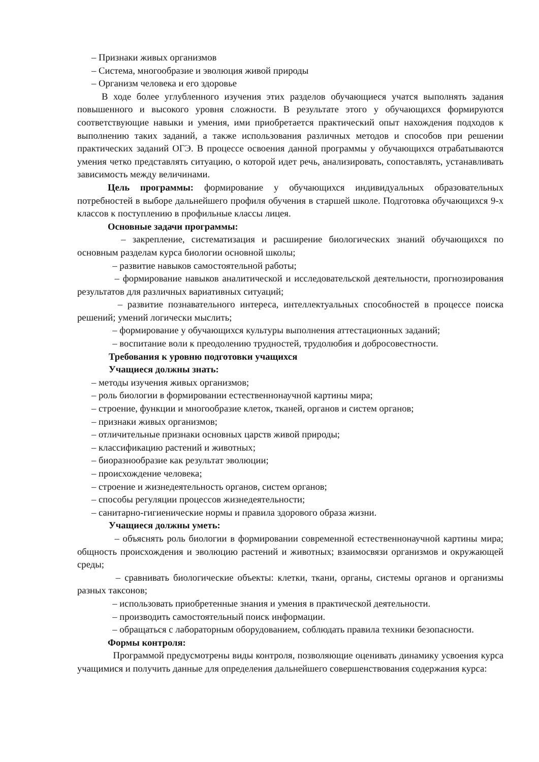– Признаки живых организмов
– Система, многообразие и эволюция живой природы
– Организм человека и его здоровье
В ходе более углубленного изучения этих разделов обучающиеся учатся выполнять задания повышенного и высокого уровня сложности. В результате этого у обучающихся формируются соответствующие навыки и умения, ими приобретается практический опыт нахождения подходов к выполнению таких заданий, а также использования различных методов и способов при решении практических заданий ОГЭ. В процессе освоения данной программы у обучающихся отрабатываются умения четко представлять ситуацию, о которой идет речь, анализировать, сопоставлять, устанавливать зависимость между величинами.
Цель программы: формирование у обучающихся индивидуальных образовательных потребностей в выборе дальнейшего профиля обучения в старшей школе. Подготовка обучающихся 9-х классов к поступлению в профильные классы лицея.
Основные задачи программы:
– закрепление, систематизация и расширение биологических знаний обучающихся по основным разделам курса биологии основной школы;
– развитие навыков самостоятельной работы;
– формирование навыков аналитической и исследовательской деятельности, прогнозирования результатов для различных вариативных ситуаций;
– развитие познавательного интереса, интеллектуальных способностей в процессе поиска решений; умений логически мыслить;
– формирование у обучающихся культуры выполнения аттестационных заданий;
– воспитание воли к преодолению трудностей, трудолюбия и добросовестности.
Требования к уровню подготовки учащихся
Учащиеся должны знать:
– методы изучения живых организмов;
– роль биологии в формировании естественнонаучной картины мира;
– строение, функции и многообразие клеток, тканей, органов и систем органов;
– признаки живых организмов;
– отличительные признаки основных царств живой природы;
– классификацию растений и животных;
– биоразнообразие как результат эволюции;
– происхождение человека;
– строение и жизнедеятельность органов, систем органов;
– способы регуляции процессов жизнедеятельности;
– санитарно-гигиенические нормы и правила здорового образа жизни.
Учащиеся должны уметь:
– объяснять роль биологии в формировании современной естественнонаучной картины мира; общность происхождения и эволюцию растений и животных; взаимосвязи организмов и окружающей среды;
– сравнивать биологические объекты: клетки, ткани, органы, системы органов и организмы разных таксонов;
– использовать приобретенные знания и умения в практической деятельности.
– производить самостоятельный поиск информации.
– обращаться с лабораторным оборудованием, соблюдать правила техники безопасности.
Формы контроля:
Программой предусмотрены виды контроля, позволяющие оценивать динамику усвоения курса учащимися и получить данные для определения дальнейшего совершенствования содержания курса: